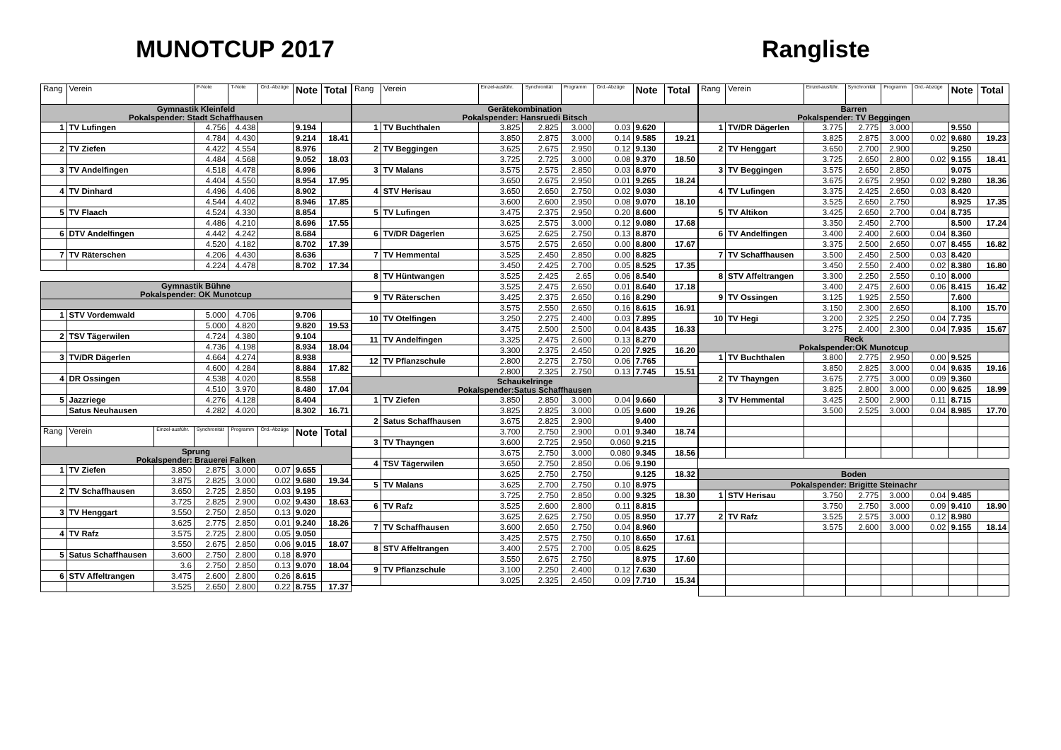MUNOTCUP 2017 Rangliste
| Rang | Verein | | P-Note | T-Note | Ord.-Abzüge | Note | Total |
| --- | --- | --- | --- | --- | --- | --- | --- |
| Gymnastik Kleinfeld Pokalspender: Stadt Schaffhausen | | | | | | | |
| 1 | TV Lufingen | | 4.756 | 4.438 | | 9.194 | |
| | | | 4.784 | 4.430 | | 9.214 | 18.41 |
| 2 | TV Ziefen | | 4.422 | 4.554 | | 8.976 | |
| | | | 4.484 | 4.568 | | 9.052 | 18.03 |
| 3 | TV Andelfingen | | 4.518 | 4.478 | | 8.996 | |
| | | | 4.404 | 4.550 | | 8.954 | 17.95 |
| 4 | TV Dinhard | | 4.496 | 4.406 | | 8.902 | |
| | | | 4.544 | 4.402 | | 8.946 | 17.85 |
| 5 | TV Flaach | | 4.524 | 4.330 | | 8.854 | |
| | | | 4.486 | 4.210 | | 8.696 | 17.55 |
| 6 | DTV Andelfingen | | 4.442 | 4.242 | | 8.684 | |
| | | | 4.520 | 4.182 | | 8.702 | 17.39 |
| 7 | TV Räterschen | | 4.206 | 4.430 | | 8.636 | |
| | | | 4.224 | 4.478 | | 8.702 | 17.34 |
| Gymnastik Bühne Pokalspender: OK Munotcup | | | | | | | |
| 1 | STV Vordemwald | | 5.000 | 4.706 | | 9.706 | |
| | | | 5.000 | 4.820 | | 9.820 | 19.53 |
| 2 | TSV Tägerwilen | | 4.724 | 4.380 | | 9.104 | |
| | | | 4.736 | 4.198 | | 8.934 | 18.04 |
| 3 | TV/DR Dägerlen | | 4.664 | 4.274 | | 8.938 | |
| | | | 4.600 | 4.284 | | 8.884 | 17.82 |
| 4 | DR Ossingen | | 4.538 | 4.020 | | 8.558 | |
| | | | 4.510 | 3.970 | | 8.480 | 17.04 |
| 5 | Jazzriege | | 4.276 | 4.128 | | 8.404 | |
| | Satus Neuhausen | | 4.282 | 4.020 | | 8.302 | 16.71 |
| Rang | Verein | Einzel-ausführ. | Synchronität | Programm | Ord.-Abzüge | Note | Total |
| Sprung Pokalspender: Brauerei Falken | | | | | | | |
| 1 | TV Ziefen | 3.850 | 2.875 | 3.000 | 0.07 | 9.655 | |
| | | 3.875 | 2.825 | 3.000 | 0.02 | 9.680 | 19.34 |
| 2 | TV Schaffhausen | 3.650 | 2.725 | 2.850 | 0.03 | 9.195 | |
| | | 3.725 | 2.825 | 2.900 | 0.02 | 9.430 | 18.63 |
| 3 | TV Henggart | 3.550 | 2.750 | 2.850 | 0.13 | 9.020 | |
| | | 3.625 | 2.775 | 2.850 | 0.01 | 9.240 | 18.26 |
| 4 | TV Rafz | 3.575 | 2.725 | 2.800 | 0.05 | 9.050 | |
| | | 3.550 | 2.675 | 2.850 | 0.06 | 9.015 | 18.07 |
| 5 | Satus Schaffhausen | 3.600 | 2.750 | 2.800 | 0.18 | 8.970 | |
| | | 3.6 | 2.750 | 2.850 | 0.13 | 9.070 | 18.04 |
| 6 | STV Affeltrangen | 3.475 | 2.600 | 2.800 | 0.26 | 8.615 | |
| | | 3.525 | 2.650 | 2.800 | 0.22 | 8.755 | 17.37 |
| Rang | Verein | Einzel-ausführ. | Synchronität | Programm | Ord.-Abzüge | Note | Total |
| --- | --- | --- | --- | --- | --- | --- | --- |
| Gerätekombination Pokalspender: Hansruedi Bitsch | | | | | | | |
| 1 | TV Buchthalen | 3.825 | 2.825 | 3.000 | 0.03 | 9.620 | |
| | | 3.850 | 2.875 | 3.000 | 0.14 | 9.585 | 19.21 |
| 2 | TV Beggingen | 3.625 | 2.675 | 2.950 | 0.12 | 9.130 | |
| | | 3.725 | 2.725 | 3.000 | 0.08 | 9.370 | 18.50 |
| 3 | TV Malans | 3.575 | 2.575 | 2.850 | 0.03 | 8.970 | |
| | | 3.650 | 2.675 | 2.950 | 0.01 | 9.265 | 18.24 |
| 4 | STV Herisau | 3.650 | 2.650 | 2.750 | 0.02 | 9.030 | |
| | | 3.600 | 2.600 | 2.950 | 0.08 | 9.070 | 18.10 |
| 5 | TV Lufingen | 3.475 | 2.375 | 2.950 | 0.20 | 8.600 | |
| | | 3.625 | 2.575 | 3.000 | 0.12 | 9.080 | 17.68 |
| 6 | TV/DR Dägerlen | 3.625 | 2.625 | 2.750 | 0.13 | 8.870 | |
| | | 3.575 | 2.575 | 2.650 | 0.00 | 8.800 | 17.67 |
| 7 | TV Hemmental | 3.525 | 2.450 | 2.850 | 0.00 | 8.825 | |
| | | 3.450 | 2.425 | 2.700 | 0.05 | 8.525 | 17.35 |
| 8 | TV Hüntwangen | 3.525 | 2.425 | 2.65 | 0.06 | 8.540 | |
| | | 3.525 | 2.475 | 2.650 | 0.01 | 8.640 | 17.18 |
| 9 | TV Räterschen | 3.425 | 2.375 | 2.650 | 0.16 | 8.290 | |
| | | 3.575 | 2.550 | 2.650 | 0.16 | 8.615 | 16.91 |
| 10 | TV Otelfingen | 3.250 | 2.275 | 2.400 | 0.03 | 7.895 | |
| | | 3.475 | 2.500 | 2.500 | 0.04 | 8.435 | 16.33 |
| 11 | TV Andelfingen | 3.325 | 2.475 | 2.600 | 0.13 | 8.270 | |
| | | 3.300 | 2.375 | 2.450 | 0.20 | 7.925 | 16.20 |
| 12 | TV Pflanzschule | 2.800 | 2.275 | 2.750 | 0.06 | 7.765 | |
| | | 2.800 | 2.325 | 2.750 | 0.13 | 7.745 | 15.51 |
| Schaukelringe Pokalspender:Satus Schaffhausen | | | | | | | |
| 1 | TV Ziefen | 3.850 | 2.850 | 3.000 | 0.04 | 9.660 | |
| | | 3.825 | 2.825 | 3.000 | 0.05 | 9.600 | 19.26 |
| 2 | Satus Schaffhausen | 3.675 | 2.825 | 2.900 | | 9.400 | |
| | | 3.700 | 2.750 | 2.900 | 0.01 | 9.340 | 18.74 |
| 3 | TV Thayngen | 3.600 | 2.725 | 2.950 | 0.060 | 9.215 | |
| | | 3.675 | 2.750 | 3.000 | 0.080 | 9.345 | 18.56 |
| 4 | TSV Tägerwilen | 3.650 | 2.750 | 2.850 | 0.06 | 9.190 | |
| | | 3.625 | 2.750 | 2.750 | | 9.125 | 18.32 |
| 5 | TV Malans | 3.625 | 2.700 | 2.750 | 0.10 | 8.975 | |
| | | 3.725 | 2.750 | 2.850 | 0.00 | 9.325 | 18.30 |
| 6 | TV Rafz | 3.525 | 2.600 | 2.800 | 0.11 | 8.815 | |
| | | 3.625 | 2.625 | 2.750 | 0.05 | 8.950 | 17.77 |
| 7 | TV Schaffhausen | 3.600 | 2.650 | 2.750 | 0.04 | 8.960 | |
| | | 3.425 | 2.575 | 2.750 | 0.10 | 8.650 | 17.61 |
| 8 | STV Affeltrangen | 3.400 | 2.575 | 2.700 | 0.05 | 8.625 | |
| | | 3.550 | 2.675 | 2.750 | | 8.975 | 17.60 |
| 9 | TV Pflanzschule | 3.100 | 2.250 | 2.400 | 0.12 | 7.630 | |
| | | 3.025 | 2.325 | 2.450 | 0.09 | 7.710 | 15.34 |
| Rang | Verein | Einzel-ausführ. | Synchronität | Programm | Ord.-Abzüge | Note | Total |
| --- | --- | --- | --- | --- | --- | --- | --- |
| Barren Pokalspender: TV Beggingen | | | | | | | |
| 1 | TV/DR Dägerlen | 3.775 | 2.775 | 3.000 | | 9.550 | |
| | | 3.825 | 2.875 | 3.000 | 0.02 | 9.680 | 19.23 |
| 2 | TV Henggart | 3.650 | 2.700 | 2.900 | | 9.250 | |
| | | 3.725 | 2.650 | 2.800 | 0.02 | 9.155 | 18.41 |
| 3 | TV Beggingen | 3.575 | 2.650 | 2.850 | | 9.075 | |
| | | 3.675 | 2.675 | 2.950 | 0.02 | 9.280 | 18.36 |
| 4 | TV Lufingen | 3.375 | 2.425 | 2.650 | 0.03 | 8.420 | |
| | | 3.525 | 2.650 | 2.750 | | 8.925 | 17.35 |
| 5 | TV Altikon | 3.425 | 2.650 | 2.700 | 0.04 | 8.735 | |
| | | 3.350 | 2.450 | 2.700 | | 8.500 | 17.24 |
| 6 | TV Andelfingen | 3.400 | 2.400 | 2.600 | 0.04 | 8.360 | |
| | | 3.375 | 2.500 | 2.650 | 0.07 | 8.455 | 16.82 |
| 7 | TV Schaffhausen | 3.500 | 2.450 | 2.500 | 0.03 | 8.420 | |
| | | 3.450 | 2.550 | 2.400 | 0.02 | 8.380 | 16.80 |
| 8 | STV Affeltrangen | 3.300 | 2.250 | 2.550 | 0.10 | 8.000 | |
| | | 3.400 | 2.475 | 2.600 | 0.06 | 8.415 | 16.42 |
| 9 | TV Ossingen | 3.125 | 1.925 | 2.550 | | 7.600 | |
| | | 3.150 | 2.300 | 2.650 | | 8.100 | 15.70 |
| 10 | TV Hegi | 3.200 | 2.325 | 2.250 | 0.04 | 7.735 | |
| | | 3.275 | 2.400 | 2.300 | 0.04 | 7.935 | 15.67 |
| Reck Pokalspender:OK Munotcup | | | | | | | |
| 1 | TV Buchthalen | 3.800 | 2.775 | 2.950 | 0.00 | 9.525 | |
| | | 3.850 | 2.825 | 3.000 | 0.04 | 9.635 | 19.16 |
| 2 | TV Thayngen | 3.675 | 2.775 | 3.000 | 0.09 | 9.360 | |
| | | 3.825 | 2.800 | 3.000 | 0.00 | 9.625 | 18.99 |
| 3 | TV Hemmental | 3.425 | 2.500 | 2.900 | 0.11 | 8.715 | |
| | | 3.500 | 2.525 | 3.000 | 0.04 | 8.985 | 17.70 |
| Boden | | | | | | | |
| Pokalspender: Brigitte Steinachr | | | | | | | |
| 1 | STV Herisau | 3.750 | 2.775 | 3.000 | 0.04 | 9.485 | |
| | | 3.750 | 2.750 | 3.000 | 0.09 | 9.410 | 18.90 |
| 2 | TV Rafz | 3.525 | 2.575 | 3.000 | 0.12 | 8.980 | |
| | | 3.575 | 2.600 | 3.000 | 0.02 | 9.155 | 18.14 |